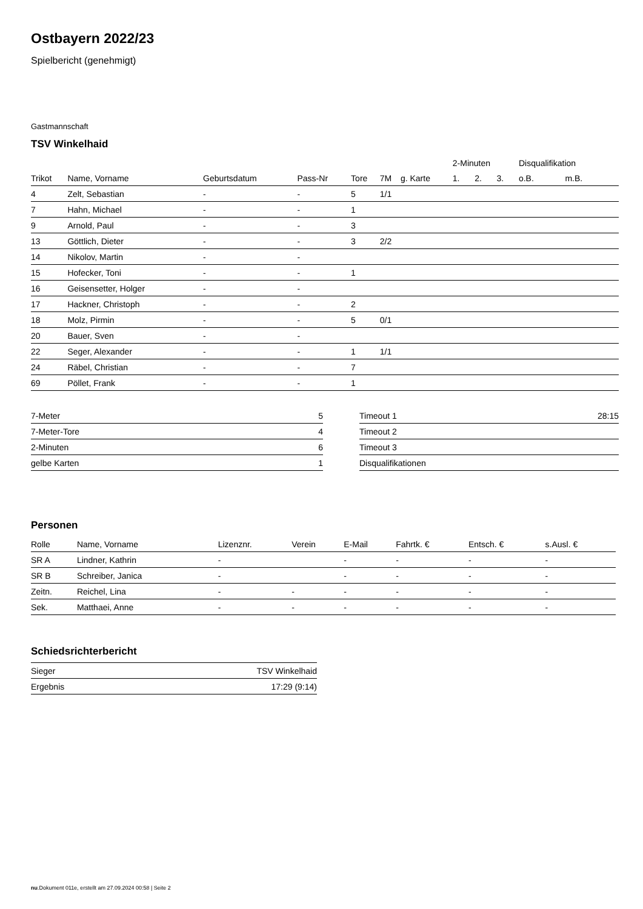Ostbayern 2022/23
Spielbericht (genehmigt)
Gastmannschaft
TSV Winkelhaid
| | | | | | | | 2-Minuten | | | Disqualifikation | |
| --- | --- | --- | --- | --- | --- | --- | --- | --- | --- | --- | --- |
| Trikot | Name, Vorname | Geburtsdatum | Pass-Nr | Tore | 7M | g. Karte | 1. | 2. | 3. | o.B. | m.B. |
| 4 | Zelt, Sebastian | - | - | 5 | 1/1 | | | | | | |
| 7 | Hahn, Michael | - | - | 1 | | | | | | | |
| 9 | Arnold, Paul | - | - | 3 | | | | | | | |
| 13 | Göttlich, Dieter | - | - | 3 | 2/2 | | | | | | |
| 14 | Nikolov, Martin | - | - | | | | | | | | |
| 15 | Hofecker, Toni | - | - | 1 | | | | | | | |
| 16 | Geisensetter, Holger | - | - | | | | | | | | |
| 17 | Hackner, Christoph | - | - | 2 | | | | | | | |
| 18 | Molz, Pirmin | - | - | 5 | 0/1 | | | | | | |
| 20 | Bauer, Sven | - | - | | | | | | | | |
| 22 | Seger, Alexander | - | - | 1 | 1/1 | | | | | | |
| 24 | Räbel, Christian | - | - | 7 | | | | | | | |
| 69 | Pöllet, Frank | - | - | 1 | | | | | | | |
| 7-Meter | 5 |
| 7-Meter-Tore | 4 |
| 2-Minuten | 6 |
| gelbe Karten | 1 |
| Timeout 1 | 28:15 |
| Timeout 2 | |
| Timeout 3 | |
| Disqualifikationen | |
Personen
| Rolle | Name, Vorname | Lizenznr. | Verein | E-Mail | Fahrtk. € | Entsch. € | s.Ausl. € |
| --- | --- | --- | --- | --- | --- | --- | --- |
| SR A | Lindner, Kathrin | - | | - | - | - | - |
| SR B | Schreiber, Janica | - | | - | - | - | - |
| Zeitn. | Reichel, Lina | - | - | - | - | - | - |
| Sek. | Matthaei, Anne | - | - | - | - | - | - |
Schiedsrichterbericht
| Sieger | TSV Winkelhaid |
| Ergebnis | 17:29 (9:14) |
nu.Dokument 011e, erstellt am 27.09.2024 00:58 | Seite 2